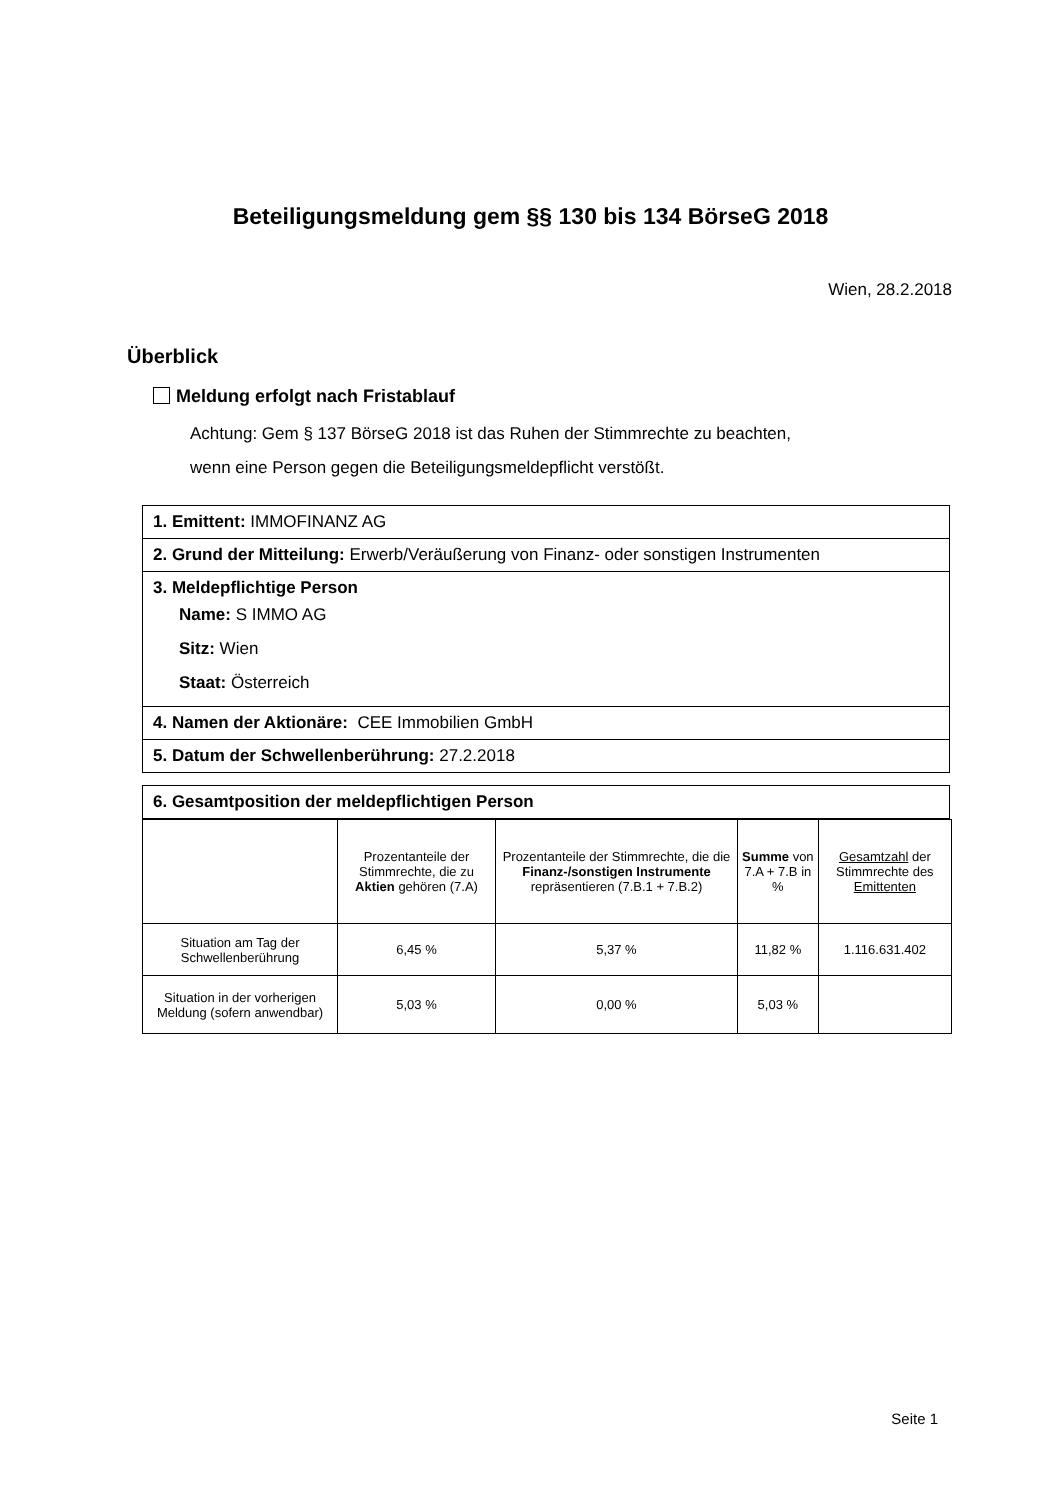Beteiligungsmeldung gem §§ 130 bis 134 BörseG 2018
Wien, 28.2.2018
Überblick
Meldung erfolgt nach Fristablauf
Achtung: Gem § 137 BörseG 2018 ist das Ruhen der Stimmrechte zu beachten,
wenn eine Person gegen die Beteiligungsmeldepflicht verstößt.
| 1. Emittent: IMMOFINANZ AG |
| 2. Grund der Mitteilung: Erwerb/Veräußerung von Finanz- oder sonstigen Instrumenten |
| 3. Meldepflichtige Person Name: S IMMO AG Sitz: Wien Staat: Österreich |
| 4. Namen der Aktionäre: CEE Immobilien GmbH |
| 5. Datum der Schwellenberührung: 27.2.2018 |
| 6. Gesamtposition der meldepflichtigen Person |
| | Prozentanteile der Stimmrechte, die zu Aktien gehören (7.A) | Prozentanteile der Stimmrechte, die die Finanz-/sonstigen Instrumente repräsentieren (7.B.1 + 7.B.2) | Summe von 7.A + 7.B in % | Gesamtzahl der Stimmrechte des Emittenten |
| --- | --- | --- | --- | --- |
| Situation am Tag der Schwellenberührung | 6,45 % | 5,37 % | 11,82 % | 1.116.631.402 |
| Situation in der vorherigen Meldung (sofern anwendbar) | 5,03 % | 0,00 % | 5,03 % | |
Seite 1